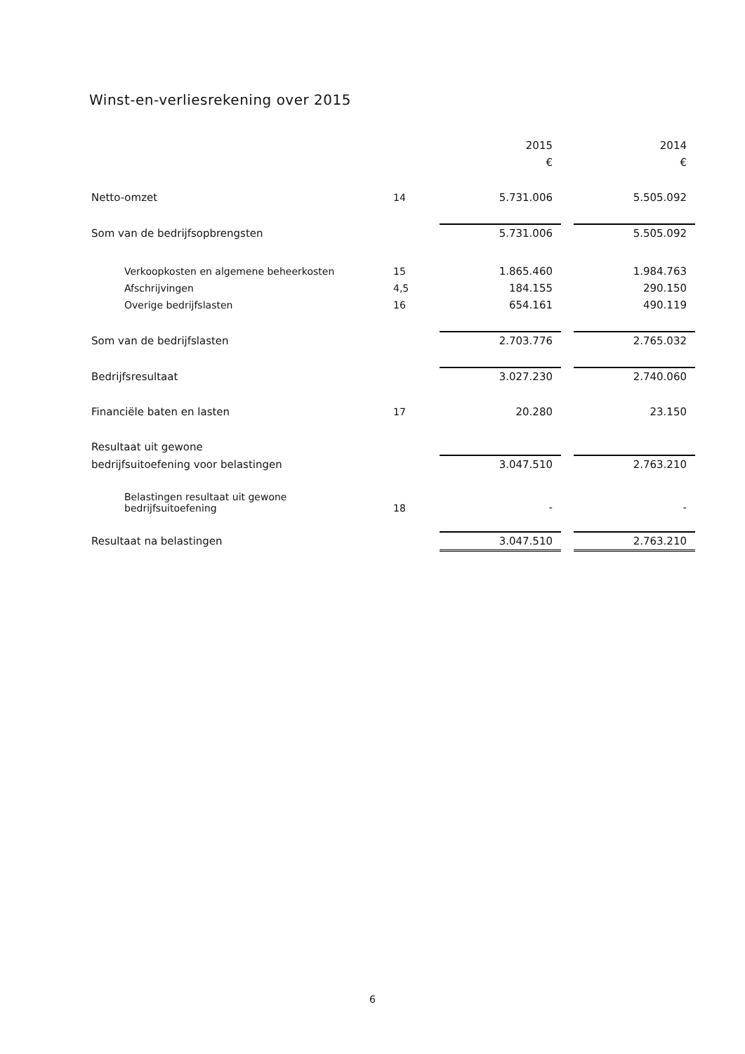Winst-en-verliesrekening over 2015
| | | 2015 | | 2014 |
| | | € | | € |
| Netto-omzet | 14 | 5.731.006 | | 5.505.092 |
| Som van de bedrijfsopbrengsten | | 5.731.006 | | 5.505.092 |
| Verkoopkosten en algemene beheerkosten | 15 | 1.865.460 | | 1.984.763 |
| Afschrijvingen | 4,5 | 184.155 | | 290.150 |
| Overige bedrijfslasten | 16 | 654.161 | | 490.119 |
| Som van de bedrijfslasten | | 2.703.776 | | 2.765.032 |
| Bedrijfsresultaat | | 3.027.230 | | 2.740.060 |
| Financiële baten en lasten | 17 | 20.280 | | 23.150 |
| Resultaat uit gewone | | | | |
| bedrijfsuitoefening voor belastingen | | 3.047.510 | | 2.763.210 |
| Belastingen resultaat uit gewone bedrijfsuitoefening | 18 | - | | - |
| Resultaat na belastingen | | 3.047.510 | | 2.763.210 |
6